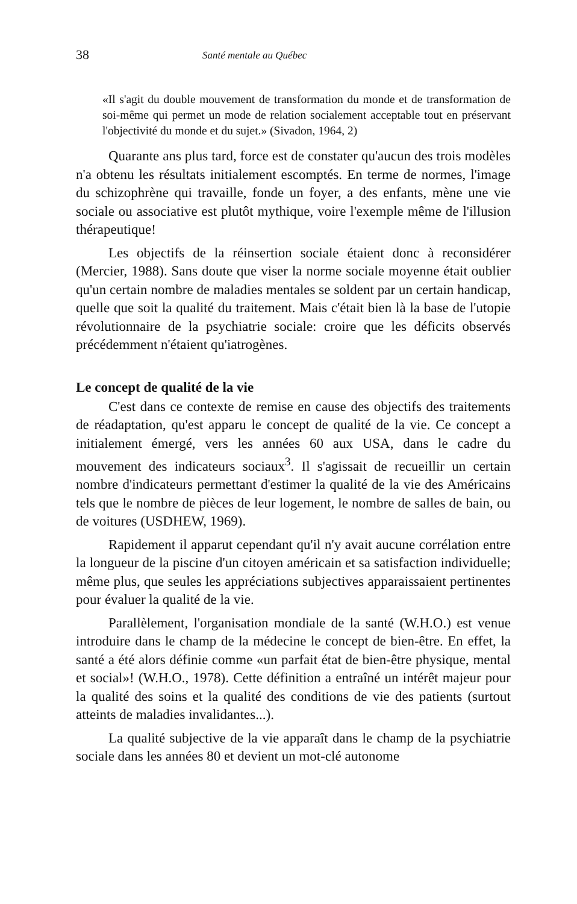38 Santé mentale au Québec
«Il s'agit du double mouvement de transformation du monde et de transformation de soi-même qui permet un mode de relation sociale­ment acceptable tout en préservant l'objectivité du monde et du sujet.» (Sivadon, 1964, 2)
Quarante ans plus tard, force est de constater qu'aucun des trois modèles n'a obtenu les résultats initialement escomptés. En terme de normes, l'image du schizophrène qui travaille, fonde un foyer, a des enfants, mène une vie sociale ou associative est plutôt mythique, voire l'exemple même de l'illusion thérapeutique!
Les objectifs de la réinsertion sociale étaient donc à reconsidé­rer (Mercier, 1988). Sans doute que viser la norme sociale moyenne était oublier qu'un certain nombre de maladies mentales se soldent par un certain handicap, quelle que soit la qualité du traitement. Mais c'était bien là la base de l'utopie révolutionnaire de la psychiatrie sociale: croire que les déficits observés précédemment n'étaient qu'iatrogènes.
Le concept de qualité de la vie
C'est dans ce contexte de remise en cause des objectifs des traitements de réadaptation, qu'est apparu le concept de qualité de la vie. Ce concept a initialement émergé, vers les années 60 aux USA, dans le cadre du mouvement des indicateurs sociaux<sup>3</sup>. Il s'agissait de recueillir un certain nombre d'indicateurs permettant d'estimer la qualité de la vie des Américains tels que le nombre de pièces de leur logement, le nombre de salles de bain, ou de voitures (USDHEW, 1969).
Rapidement il apparut cependant qu'il n'y avait aucune corréla­tion entre la longueur de la piscine d'un citoyen américain et sa satisfaction individuelle; même plus, que seules les appréciations subjectives apparaissaient pertinentes pour évaluer la qualité de la vie.
Parallèlement, l'organisation mondiale de la santé (W.H.O.) est venue introduire dans le champ de la médecine le concept de bien-être. En effet, la santé a été alors définie comme «un parfait état de bien-être physique, mental et social»! (W.H.O., 1978). Cette défini­tion a entraîné un intérêt majeur pour la qualité des soins et la qualité des conditions de vie des patients (surtout atteints de maladies inva­lidantes...).
La qualité subjective de la vie apparaît dans le champ de la psychiatrie sociale dans les années 80 et devient un mot-clé autonome